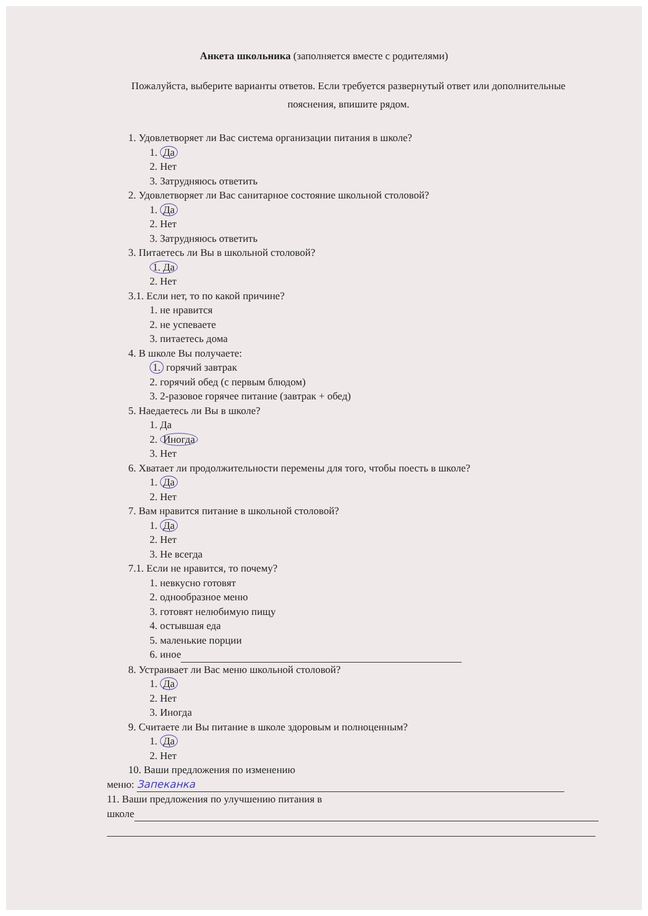Анкета школьника (заполняется вместе с родителями)
Пожалуйста, выберите варианты ответов. Если требуется развернутый ответ или дополнительные пояснения, впишите рядом.
1. Удовлетворяет ли Вас система организации питания в школе?
1. Да
2. Нет
3. Затрудняюсь ответить
2. Удовлетворяет ли Вас санитарное состояние школьной столовой?
1. Да
2. Нет
3. Затрудняюсь ответить
3. Питаетесь ли Вы в школьной столовой?
1. Да
2. Нет
3.1. Если нет, то по какой причине?
1. не нравится
2. не успеваете
3. питаетесь дома
4. В школе Вы получаете:
1. горячий завтрак
2. горячий обед (с первым блюдом)
3. 2-разовое горячее питание (завтрак + обед)
5. Наедаетесь ли Вы в школе?
1. Да
2. Иногда
3. Нет
6. Хватает ли продолжительности перемены для того, чтобы поесть в школе?
1. Да
2. Нет
7. Вам нравится питание в школьной столовой?
1. Да
2. Нет
3. Не всегда
7.1. Если не нравится, то почему?
1. невкусно готовят
2. однообразное меню
3. готовят нелюбимую пищу
4. остывшая еда
5. маленькие порции
6. иное
8. Устраивает ли Вас меню школьной столовой?
1. Да
2. Нет
3. Иногда
9. Считаете ли Вы питание в школе здоровым и полноценным?
1. Да
2. Нет
10. Ваши предложения по изменению
меню: Запеканка
11. Ваши предложения по улучшению питания в
школе